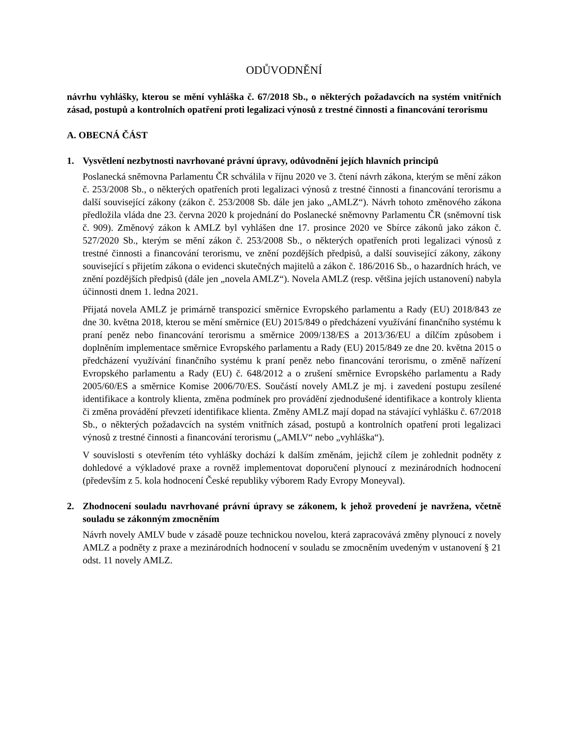ODŮVODNĚNÍ
návrhu vyhlášky, kterou se mění vyhláška č. 67/2018 Sb., o některých požadavcích na systém vnitřních zásad, postupů a kontrolních opatření proti legalizaci výnosů z trestné činnosti a financování terorismu
A. OBECNÁ ČÁST
1. Vysvětlení nezbytnosti navrhované právní úpravy, odůvodnění jejích hlavních principů
Poslanecká sněmovna Parlamentu ČR schválila v říjnu 2020 ve 3. čtení návrh zákona, kterým se mění zákon č. 253/2008 Sb., o některých opatřeních proti legalizaci výnosů z trestné činnosti a financování terorismu a další související zákony (zákon č. 253/2008 Sb. dále jen jako „AMLZ“). Návrh tohoto změnového zákona předložila vláda dne 23. června 2020 k projednání do Poslanecké sněmovny Parlamentu ČR (sněmovní tisk č. 909). Změnový zákon k AMLZ byl vyhlášen dne 17. prosince 2020 ve Sbírce zákonů jako zákon č. 527/2020 Sb., kterým se mění zákon č. 253/2008 Sb., o některých opatřeních proti legalizaci výnosů z trestné činnosti a financování terorismu, ve znění pozdějších předpisů, a další související zákony, zákony související s přijetím zákona o evidenci skutečných majitelů a zákon č. 186/2016 Sb., o hazardních hrách, ve znění pozdějších předpisů (dále jen „novela AMLZ“). Novela AMLZ (resp. většina jejích ustanovení) nabyla účinnosti dnem 1. ledna 2021.
Přijatá novela AMLZ je primárně transpozicí směrnice Evropského parlamentu a Rady (EU) 2018/843 ze dne 30. května 2018, kterou se mění směrnice (EU) 2015/849 o předcházení využívání finančního systému k praní peněz nebo financování terorismu a směrnice 2009/138/ES a 2013/36/EU a dílčím způsobem i doplněním implementace směrnice Evropského parlamentu a Rady (EU) 2015/849 ze dne 20. května 2015 o předcházení využívání finančního systému k praní peněz nebo financování terorismu, o změně nařízení Evropského parlamentu a Rady (EU) č. 648/2012 a o zrušení směrnice Evropského parlamentu a Rady 2005/60/ES a směrnice Komise 2006/70/ES. Součástí novely AMLZ je mj. i zavedení postupu zesílené identifikace a kontroly klienta, změna podmínek pro provádění zjednodušené identifikace a kontroly klienta či změna provádění převzetí identifikace klienta. Změny AMLZ mají dopad na stávající vyhlášku č. 67/2018 Sb., o některých požadavcích na systém vnitřních zásad, postupů a kontrolních opatření proti legalizaci výnosů z trestné činnosti a financování terorismu („AMLV“ nebo „vyhláška“).
V souvislosti s otevřením této vyhlášky dochází k dalším změnám, jejichž cílem je zohlednit podněty z dohledové a výkladové praxe a rovněž implementovat doporučení plynoucí z mezinárodních hodnocení (především z 5. kola hodnocení České republiky výborem Rady Evropy Moneyval).
2. Zhodnocení souladu navrhované právní úpravy se zákonem, k jehož provedení je navržena, včetně souladu se zákonným zmocněním
Návrh novely AMLV bude v zásadě pouze technickou novelou, která zapracovává změny plynoucí z novely AMLZ a podněty z praxe a mezinárodních hodnocení v souladu se zmocněním uvedeným v ustanovení § 21 odst. 11 novely AMLZ.